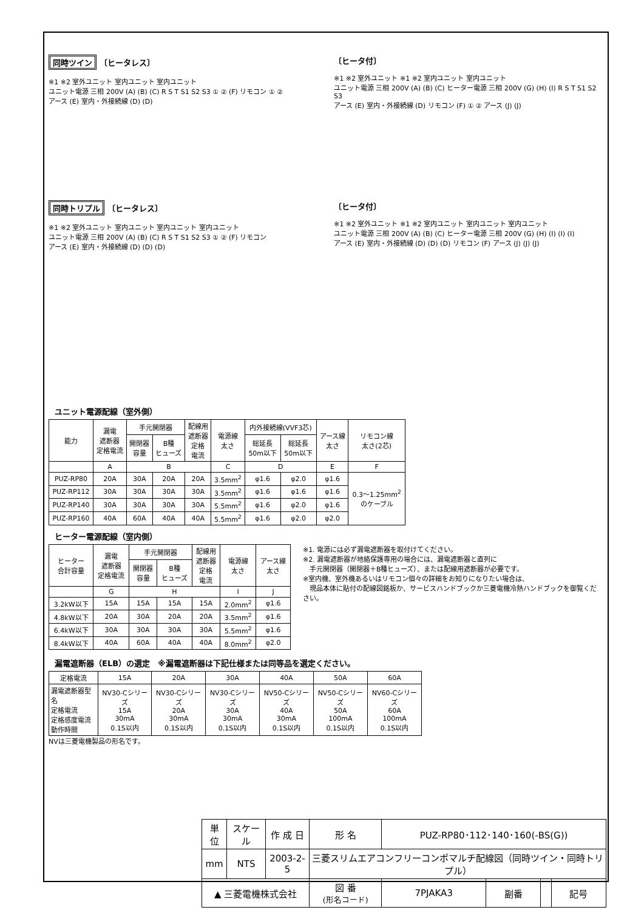同時ツイン 〔ヒータレス〕
※1 ※2 室外ユニット 室内ユニット 室内ユニット
ユニット電源 三相 200V (A) (B) (C) R S T S1 S2 S3 ① ② (F) リモコン ① ②
アース (E) 室内・外接続線 (D) (D)
〔ヒータ付〕
※1 ※2 室外ユニット ※1 ※2 室内ユニット 室内ユニット
ユニット電源 三相 200V (A) (B) (C) ヒーター電源 三相 200V (G) (H) (I) R S T S1 S2 S3
アース (E) 室内・外接続線 (D) リモコン (F) ① ② アース (J) (J)
同時トリプル 〔ヒータレス〕
※1 ※2 室外ユニット 室内ユニット 室内ユニット 室内ユニット
ユニット電源 三相 200V (A) (B) (C) R S T S1 S2 S3 ① ② (F) リモコン
アース (E) 室内・外接続線 (D) (D) (D)
〔ヒータ付〕
※1 ※2 室外ユニット ※1 ※2 室内ユニット 室内ユニット 室内ユニット
ユニット電源 三相 200V (A) (B) (C) ヒーター電源 三相 200V (G) (H) (I) (I) (I)
アース (E) 室内・外接続線 (D) (D) (D) リモコン (F) アース (J) (J) (J)
ユニット電源配線（室外側）
| 能力 | 漏電 遮断器 定格電流 | 手元開閉器 | | 配線用 遮断器 定格 電流 | 電源線 太さ | 内外接続線(VVF3芯) | | アース線 太さ | リモコン線 太さ(2芯) |
| --- | --- | --- | --- | --- | --- | --- | --- | --- | --- |
| | | 開閉器 容量 | B種 ヒューズ | | | 総延長 50m以下 | 総延長 50m以下 | | |
| | A | B | | | C | D | | E | F |
| PUZ-RP80 | 20A | 30A | 20A | 20A | 3.5mm<sup>2</sup> | φ1.6 | φ2.0 | φ1.6 | 0.3～1.25mm<sup>2</sup> のケーブル |
| PUZ-RP112 | 30A | 30A | 30A | 30A | 3.5mm<sup>2</sup> | φ1.6 | φ1.6 | φ1.6 | |
| PUZ-RP140 | 30A | 30A | 30A | 30A | 5.5mm<sup>2</sup> | φ1.6 | φ2.0 | φ1.6 | |
| PUZ-RP160 | 40A | 60A | 40A | 40A | 5.5mm<sup>2</sup> | φ1.6 | φ2.0 | φ2.0 | |
ヒーター電源配線（室内側）
| ヒーター 合計容量 | 漏電 遮断器 定格電流 | 手元開閉器 | | 配線用 遮断器 定格 電流 | 電源線 太さ | アース線 太さ |
| --- | --- | --- | --- | --- | --- | --- |
| | | 開閉器 容量 | B種 ヒューズ | | | |
| | G | H | | | I | J |
| 3.2kW以下 | 15A | 15A | 15A | 15A | 2.0mm<sup>2</sup> | φ1.6 |
| 4.8kW以下 | 20A | 30A | 20A | 20A | 3.5mm<sup>2</sup> | φ1.6 |
| 6.4kW以下 | 30A | 30A | 30A | 30A | 5.5mm<sup>2</sup> | φ1.6 |
| 8.4kW以下 | 40A | 60A | 40A | 40A | 8.0mm<sup>2</sup> | φ2.0 |
※1. 電源には必ず漏電遮断器を取付けてください。
※2. 漏電遮断器が地絡保護専用の場合には、漏電遮断器と直列に
　手元開閉器（開閉器＋B種ヒューズ）、または配線用遮断器が必要です。
※室内機、室外機あるいはリモコン個々の詳細をお知りになりたい場合は、
　現品本体に貼付の配線図銘板か、サービスハンドブックか三菱電機冷熱ハンドブックを御覧ください。
漏電遮断器（ELB）の選定　※漏電遮断器は下記仕様または同等品を選定ください。
| 定格電流 | 15A | 20A | 30A | 40A | 50A | 60A |
| 漏電遮断器型名 定格電流 定格感度電流 動作時間 | NV30-Cシリーズ 15A 30mA 0.1S以内 | NV30-Cシリーズ 20A 30mA 0.1S以内 | NV30-Cシリーズ 30A 30mA 0.1S以内 | NV50-Cシリーズ 40A 30mA 0.1S以内 | NV50-Cシリーズ 50A 100mA 0.1S以内 | NV60-Cシリーズ 60A 100mA 0.1S以内 |
NVは三菱電機製品の形名です。
| 単 位 | スケール | 作 成 日 | 形 名 | PUZ-RP80･112･140･160(-BS(G)) | | | |
| mm | NTS | 2003-2-5 | 三菱スリムエアコンフリーコンポマルチ配線図（同時ツイン・同時トリプル） | | | | |
| ▲ 三菱電機株式会社 | | | 図 番 (形名コード) | 7PJAKA3 | 副番 | | 記号 |